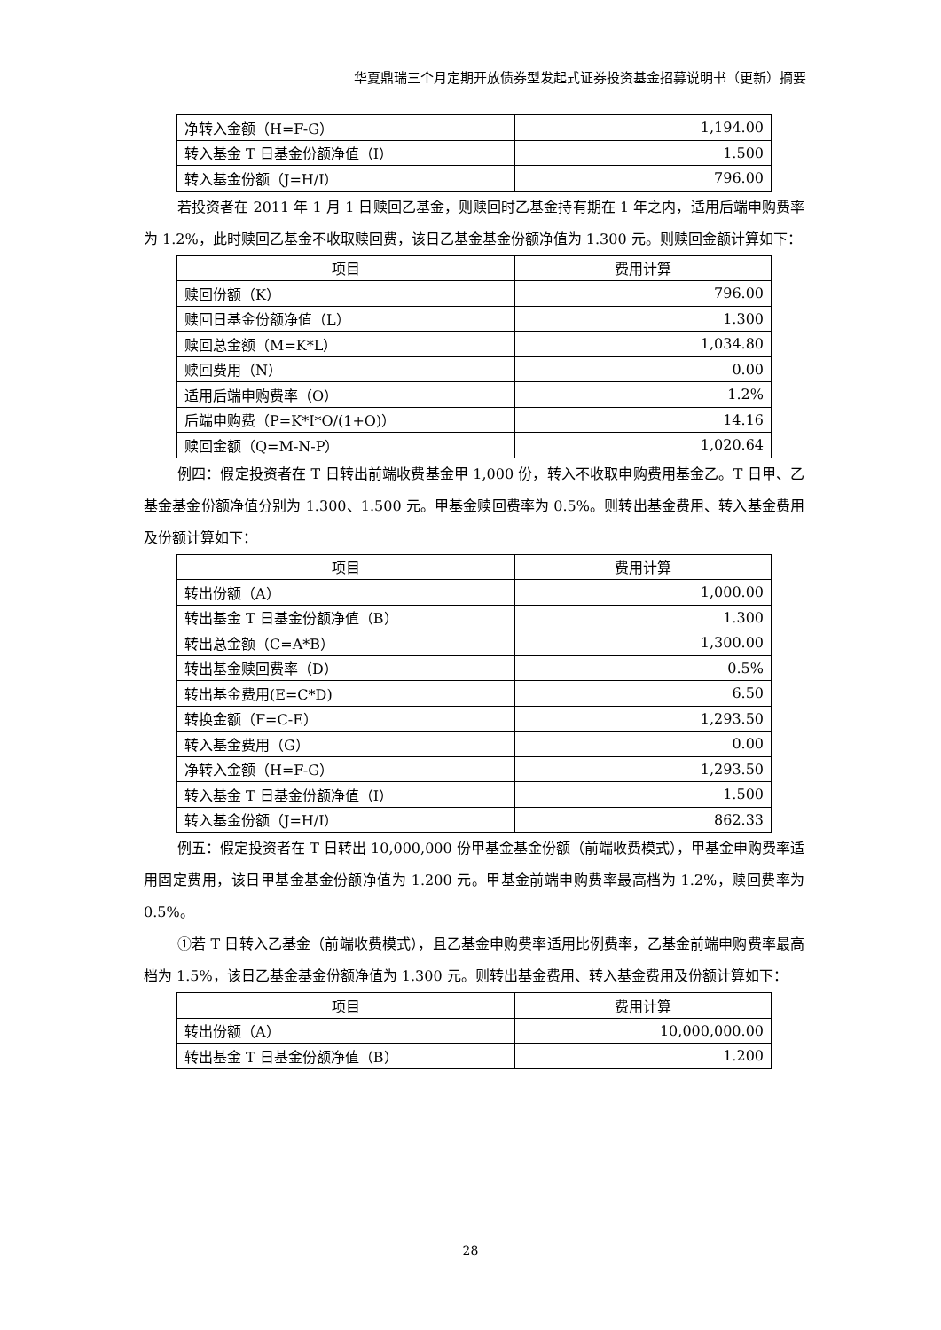华夏鼎瑞三个月定期开放债券型发起式证券投资基金招募说明书（更新）摘要
| 净转入金额（H=F-G） | 1,194.00 |
| 转入基金 T 日基金份额净值（I） | 1.500 |
| 转入基金份额（J=H/I） | 796.00 |
若投资者在 2011 年 1 月 1 日赎回乙基金，则赎回时乙基金持有期在 1 年之内，适用后端申购费率为 1.2%，此时赎回乙基金不收取赎回费，该日乙基金基金份额净值为 1.300 元。则赎回金额计算如下：
| 项目 | 费用计算 |
| --- | --- |
| 赎回份额（K） | 796.00 |
| 赎回日基金份额净值（L） | 1.300 |
| 赎回总金额（M=K*L） | 1,034.80 |
| 赎回费用（N） | 0.00 |
| 适用后端申购费率（O） | 1.2% |
| 后端申购费（P=K*I*O/(1+O)） | 14.16 |
| 赎回金额（Q=M-N-P） | 1,020.64 |
例四：假定投资者在 T 日转出前端收费基金甲 1,000 份，转入不收取申购费用基金乙。T 日甲、乙基金基金份额净值分别为 1.300、1.500 元。甲基金赎回费率为 0.5%。则转出基金费用、转入基金费用及份额计算如下：
| 项目 | 费用计算 |
| --- | --- |
| 转出份额（A） | 1,000.00 |
| 转出基金 T 日基金份额净值（B） | 1.300 |
| 转出总金额（C=A*B） | 1,300.00 |
| 转出基金赎回费率（D） | 0.5% |
| 转出基金费用(E=C*D) | 6.50 |
| 转换金额（F=C-E） | 1,293.50 |
| 转入基金费用（G） | 0.00 |
| 净转入金额（H=F-G） | 1,293.50 |
| 转入基金 T 日基金份额净值（I） | 1.500 |
| 转入基金份额（J=H/I） | 862.33 |
例五：假定投资者在 T 日转出 10,000,000 份甲基金基金份额（前端收费模式），甲基金申购费率适用固定费用，该日甲基金基金份额净值为 1.200 元。甲基金前端申购费率最高档为 1.2%，赎回费率为 0.5%。
①若 T 日转入乙基金（前端收费模式），且乙基金申购费率适用比例费率，乙基金前端申购费率最高档为 1.5%，该日乙基金基金份额净值为 1.300 元。则转出基金费用、转入基金费用及份额计算如下：
| 项目 | 费用计算 |
| --- | --- |
| 转出份额（A） | 10,000,000.00 |
| 转出基金 T 日基金份额净值（B） | 1.200 |
28